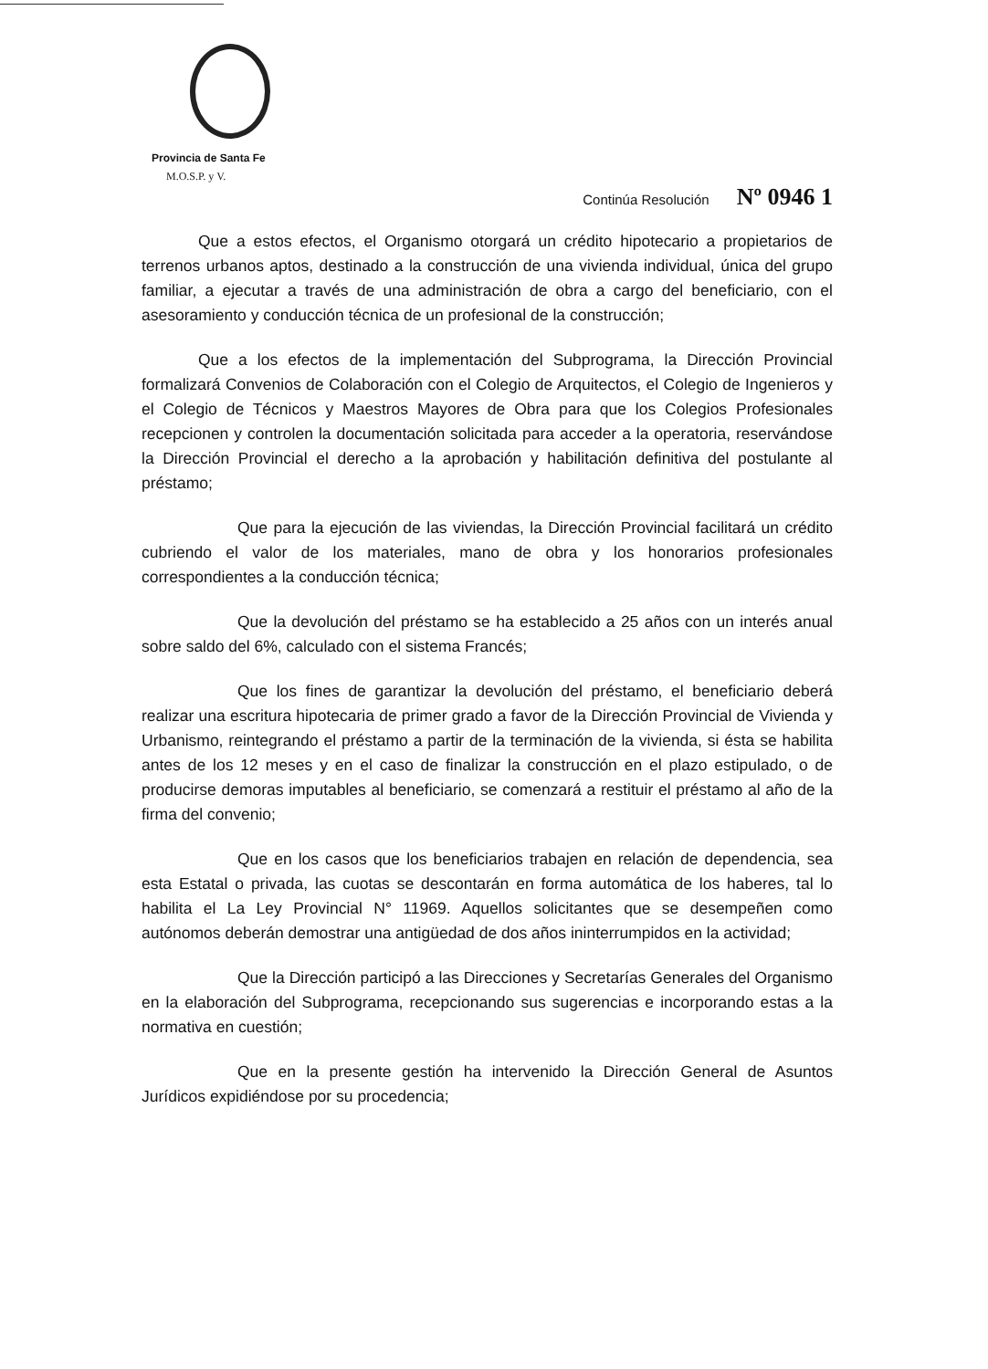Provincia de Santa Fe
M.O.S.P. y V.
Continúa Resolución Nº 0946 1
Que a estos efectos, el Organismo otorgará un crédito hipotecario a propietarios de terrenos urbanos aptos, destinado a la construcción de una vivienda individual, única del grupo familiar, a ejecutar a través de una administración de obra a cargo del beneficiario, con el asesoramiento y conducción técnica de un profesional de la construcción;
Que a los efectos de la implementación del Subprograma, la Dirección Provincial formalizará Convenios de Colaboración con el Colegio de Arquitectos, el Colegio de Ingenieros y el Colegio de Técnicos y Maestros Mayores de Obra para que los Colegios Profesionales recepcionen y controlen la documentación solicitada para acceder a la operatoria, reservándose la Dirección Provincial el derecho a la aprobación y habilitación definitiva del postulante al préstamo;
Que para la ejecución de las viviendas, la Dirección Provincial facilitará un crédito cubriendo el valor de los materiales, mano de obra y los honorarios profesionales correspondientes a la conducción técnica;
Que la devolución del préstamo se ha establecido a 25 años con un interés anual sobre saldo del 6%, calculado con el sistema Francés;
Que los fines de garantizar la devolución del préstamo, el beneficiario deberá realizar una escritura hipotecaria de primer grado a favor de la Dirección Provincial de Vivienda y Urbanismo, reintegrando el préstamo a partir de la terminación de la vivienda, si ésta se habilita antes de los 12 meses y en el caso de finalizar la construcción en el plazo estipulado, o de producirse demoras imputables al beneficiario, se comenzará a restituir el préstamo al año de la firma del convenio;
Que en los casos que los beneficiarios trabajen en relación de dependencia, sea esta Estatal o privada, las cuotas se descontarán en forma automática de los haberes, tal lo habilita el La Ley Provincial N° 11969. Aquellos solicitantes que se desempeñen como autónomos deberán demostrar una antigüedad de dos años ininterrumpidos en la actividad;
Que la Dirección participó a las Direcciones y Secretarías Generales del Organismo en la elaboración del Subprograma, recepcionando sus sugerencias e incorporando estas a la normativa en cuestión;
Que en la presente gestión ha intervenido la Dirección General de Asuntos Jurídicos expidiéndose por su procedencia;